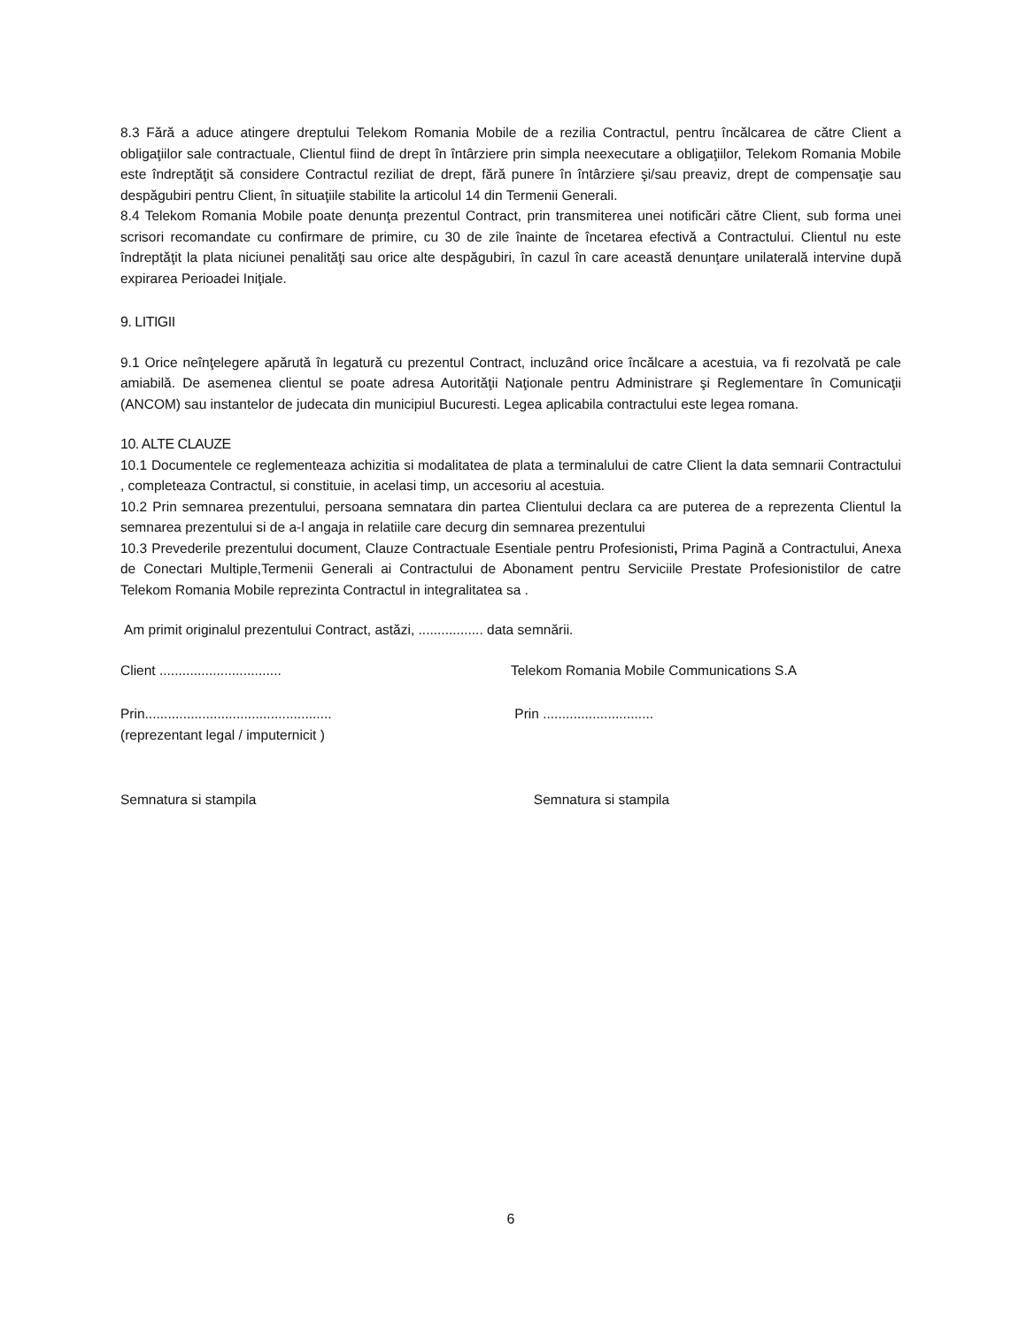8.3 Fără a aduce atingere dreptului Telekom Romania Mobile de a rezilia Contractul, pentru încălcarea de către Client a obligaţiilor sale contractuale, Clientul fiind de drept în întârziere prin simpla neexecutare a obligaţiilor, Telekom Romania Mobile este îndreptăţit să considere Contractul reziliat de drept, fără punere în întârziere şi/sau preaviz, drept de compensaţie sau despăgubiri pentru Client, în situaţiile stabilite la articolul 14 din Termenii Generali.
8.4 Telekom Romania Mobile poate denunţa prezentul Contract, prin transmiterea unei notificări către Client, sub forma unei scrisori recomandate cu confirmare de primire, cu 30 de zile înainte de încetarea efectivă a Contractului. Clientul nu este îndreptăţit la plata niciunei penalităţi sau orice alte despăgubiri, în cazul în care această denunţare unilaterală intervine după expirarea Perioadei Iniţiale.
9. LITIGII
9.1 Orice neînţelegere apărută în legatură cu prezentul Contract, incluzând orice încălcare a acestuia, va fi rezolvată pe cale amiabilă. De asemenea clientul se poate adresa Autorităţii Naţionale pentru Administrare şi Reglementare în Comunicaţii (ANCOM) sau instantelor de judecata din municipiul Bucuresti. Legea aplicabila contractului este legea romana.
10. ALTE CLAUZE
10.1 Documentele ce reglementeaza achizitia si modalitatea de plata a terminalului de catre Client la data semnarii Contractului , completeaza Contractul, si constituie, in acelasi timp, un accesoriu al acestuia.
10.2 Prin semnarea prezentului, persoana semnatara din partea Clientului declara ca are puterea de a reprezenta Clientul la semnarea prezentului si de a-l angaja in relatiile care decurg din semnarea prezentului
10.3 Prevederile prezentului document, Clauze Contractuale Esentiale pentru Profesionisti, Prima Pagină a Contractului, Anexa de Conectari Multiple,Termenii Generali ai Contractului de Abonament pentru Serviciile Prestate Profesionistilor de catre Telekom Romania Mobile reprezinta Contractul in integralitatea sa .
Am primit originalul prezentului Contract, astăzi, ................. data semnării.
Client ................................ Telekom Romania Mobile Communications S.A
Prin.................................................
(reprezentant legal / imputernicit )
Prin .............................
Semnatura si stampila Semnatura si stampila
6